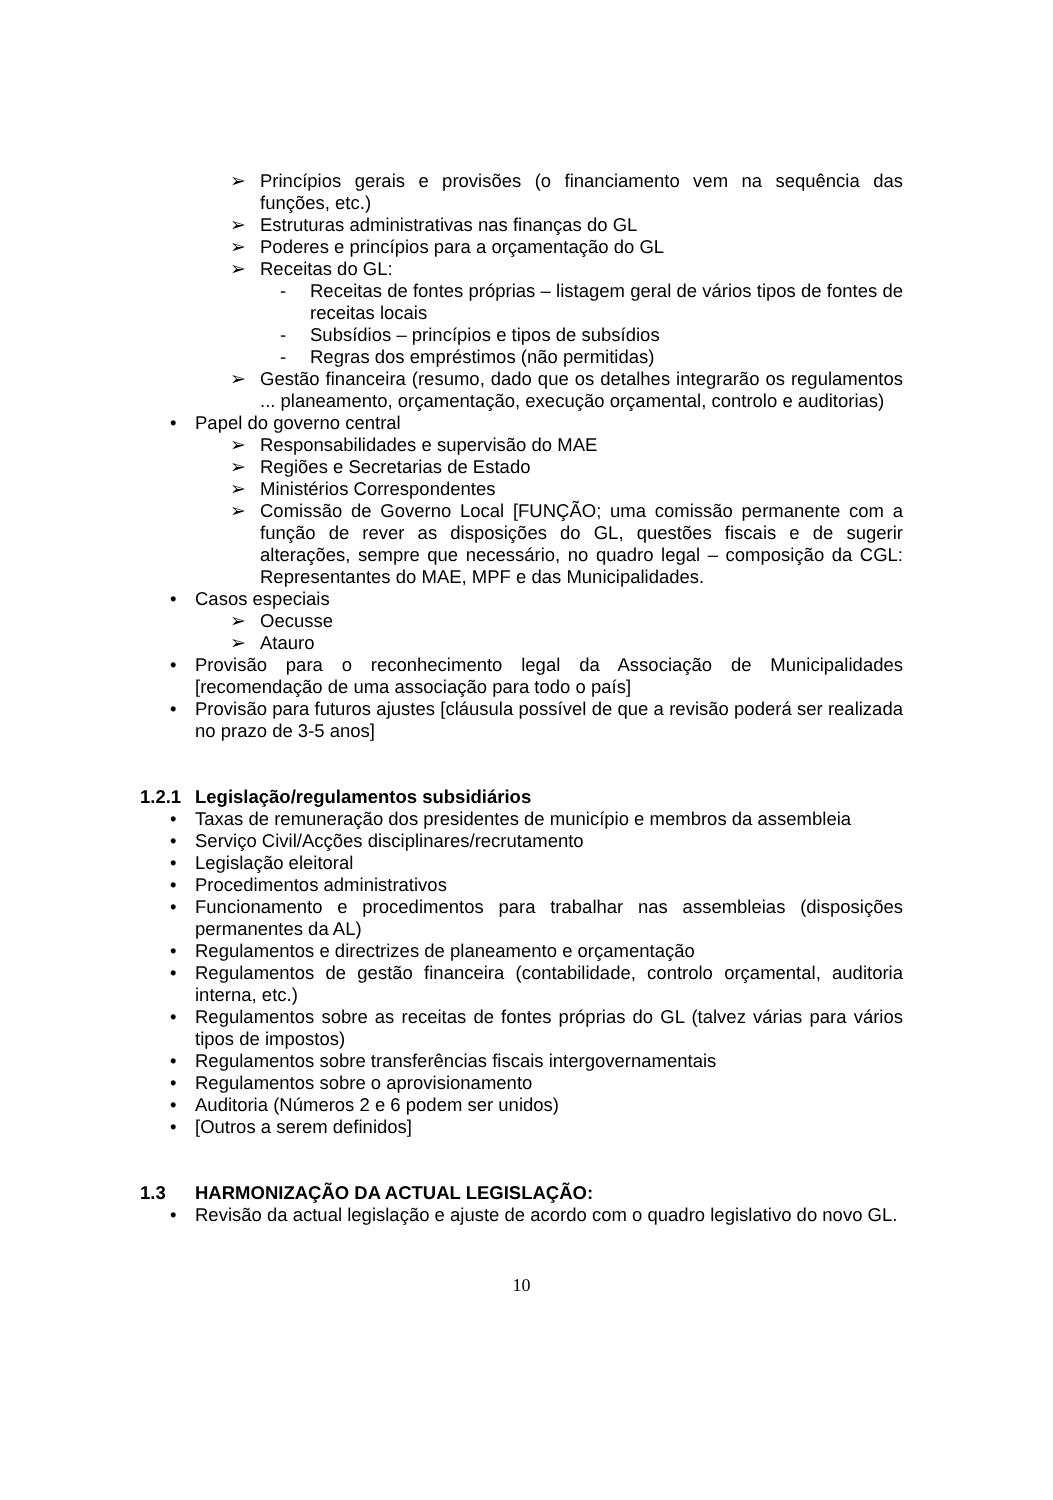➢ Princípios gerais e provisões (o financiamento vem na sequência das funções, etc.)
➢ Estruturas administrativas nas finanças do GL
➢ Poderes e princípios para a orçamentação do GL
➢ Receitas do GL:
- Receitas de fontes próprias – listagem geral de vários tipos de fontes de receitas locais
- Subsídios – princípios e tipos de subsídios
- Regras dos empréstimos (não permitidas)
➢ Gestão financeira (resumo, dado que os detalhes integrarão os regulamentos ... planeamento, orçamentação, execução orçamental, controlo e auditorias)
• Papel do governo central
➢ Responsabilidades e supervisão do MAE
➢ Regiões e Secretarias de Estado
➢ Ministérios Correspondentes
➢ Comissão de Governo Local [FUNÇÃO; uma comissão permanente com a função de rever as disposições do GL, questões fiscais e de sugerir alterações, sempre que necessário, no quadro legal – composição da CGL: Representantes do MAE, MPF e das Municipalidades.
• Casos especiais
➢ Oecusse
➢ Atauro
• Provisão para o reconhecimento legal da Associação de Municipalidades [recomendação de uma associação para todo o país]
• Provisão para futuros ajustes [cláusula possível de que a revisão poderá ser realizada no prazo de 3-5 anos]
1.2.1 Legislação/regulamentos subsidiários
• Taxas de remuneração dos presidentes de município e membros da assembleia
• Serviço Civil/Acções disciplinares/recrutamento
• Legislação eleitoral
• Procedimentos administrativos
• Funcionamento e procedimentos para trabalhar nas assembleias (disposições permanentes da AL)
• Regulamentos e directrizes de planeamento e orçamentação
• Regulamentos de gestão financeira (contabilidade, controlo orçamental, auditoria interna, etc.)
• Regulamentos sobre as receitas de fontes próprias do GL (talvez várias para vários tipos de impostos)
• Regulamentos sobre transferências fiscais intergovernamentais
• Regulamentos sobre o aprovisionamento
• Auditoria (Números 2 e 6 podem ser unidos)
• [Outros a serem definidos]
1.3 HARMONIZAÇÃO DA ACTUAL LEGISLAÇÃO:
• Revisão da actual legislação e ajuste de acordo com o quadro legislativo do novo GL.
10